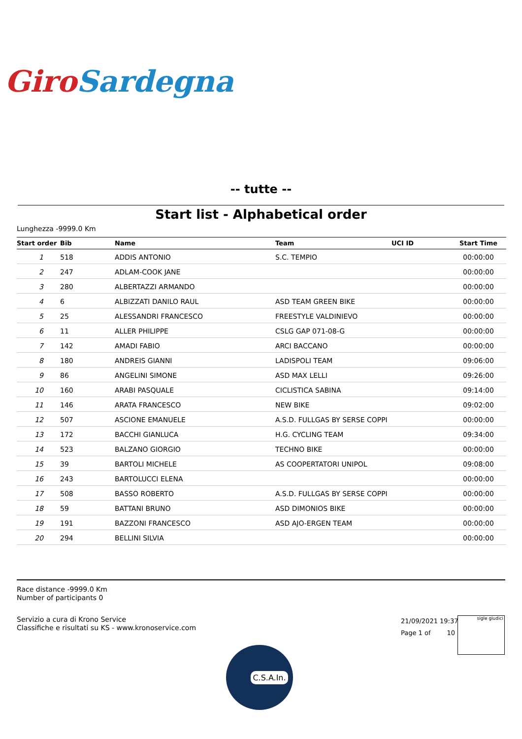Giro Sardegna
-- tutte --
Start list - Alphabetical order
Lunghezza -9999.0 Km
| Start order | Bib | Name | Team | UCI ID | Start Time |
| --- | --- | --- | --- | --- | --- |
| 1 | 518 | ADDIS ANTONIO | S.C. TEMPIO | | 00:00:00 |
| 2 | 247 | ADLAM-COOK JANE | | | 00:00:00 |
| 3 | 280 | ALBERTAZZI ARMANDO | | | 00:00:00 |
| 4 | 6 | ALBIZZATI DANILO RAUL | ASD TEAM GREEN BIKE | | 00:00:00 |
| 5 | 25 | ALESSANDRI FRANCESCO | FREESTYLE VALDINIEVO | | 00:00:00 |
| 6 | 11 | ALLER PHILIPPE | CSLG GAP 071-08-G | | 00:00:00 |
| 7 | 142 | AMADI FABIO | ARCI BACCANO | | 00:00:00 |
| 8 | 180 | ANDREIS GIANNI | LADISPOLI TEAM | | 09:06:00 |
| 9 | 86 | ANGELINI SIMONE | ASD MAX LELLI | | 09:26:00 |
| 10 | 160 | ARABI PASQUALE | CICLISTICA SABINA | | 09:14:00 |
| 11 | 146 | ARATA FRANCESCO | NEW BIKE | | 09:02:00 |
| 12 | 507 | ASCIONE EMANUELE | A.S.D. FULLGAS BY SERSE COPPI | | 00:00:00 |
| 13 | 172 | BACCHI GIANLUCA | H.G. CYCLING TEAM | | 09:34:00 |
| 14 | 523 | BALZANO GIORGIO | TECHNO BIKE | | 00:00:00 |
| 15 | 39 | BARTOLI MICHELE | AS COOPERTATORI UNIPOL | | 09:08:00 |
| 16 | 243 | BARTOLUCCI ELENA | | | 00:00:00 |
| 17 | 508 | BASSO ROBERTO | A.S.D. FULLGAS BY SERSE COPPI | | 00:00:00 |
| 18 | 59 | BATTANI BRUNO | ASD DIMONIOS BIKE | | 00:00:00 |
| 19 | 191 | BAZZONI FRANCESCO | ASD AJO-ERGEN TEAM | | 00:00:00 |
| 20 | 294 | BELLINI SILVIA | | | 00:00:00 |
Race distance -9999.0 Km
Number of participants 0
Servizio a cura di Krono Service
Classifiche e risultati su KS - www.kronoservice.com
21/09/2021 19:37
Page 1 of 10
sigle giudici
C.S.A.In.